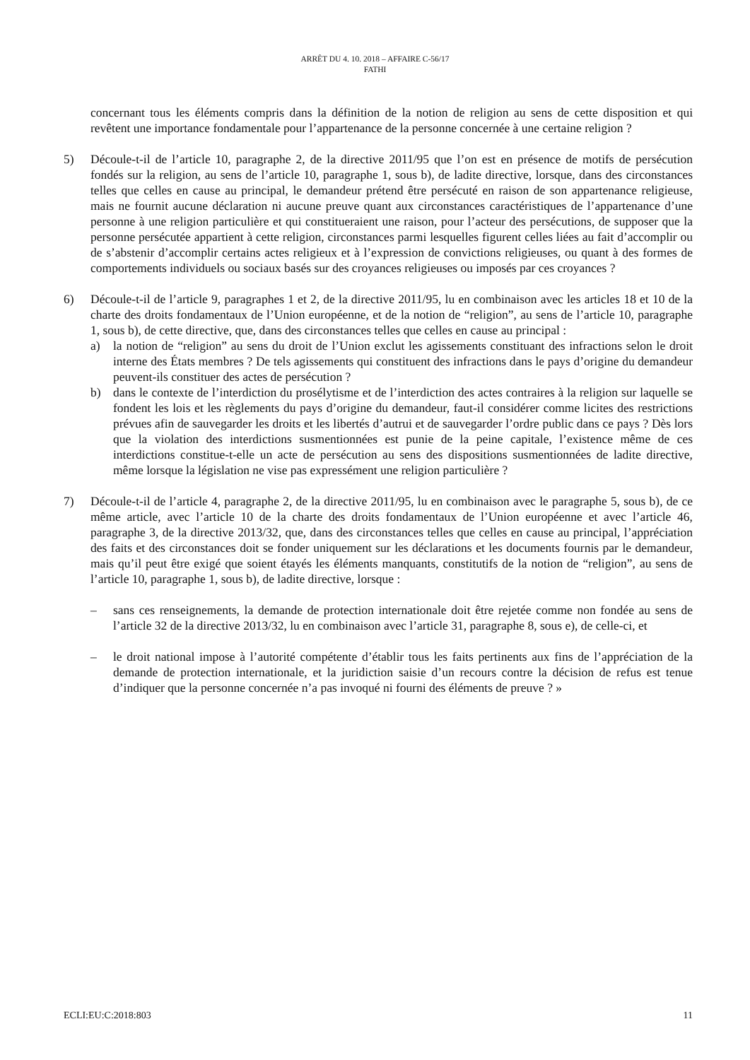ARRÊT DU 4. 10. 2018 – AFFAIRE C-56/17
FATHI
concernant tous les éléments compris dans la définition de la notion de religion au sens de cette disposition et qui revêtent une importance fondamentale pour l’appartenance de la personne concernée à une certaine religion ?
5) Découle-t-il de l’article 10, paragraphe 2, de la directive 2011/95 que l’on est en présence de motifs de persécution fondés sur la religion, au sens de l’article 10, paragraphe 1, sous b), de ladite directive, lorsque, dans des circonstances telles que celles en cause au principal, le demandeur prétend être persécuté en raison de son appartenance religieuse, mais ne fournit aucune déclaration ni aucune preuve quant aux circonstances caractéristiques de l’appartenance d’une personne à une religion particulière et qui constitueraient une raison, pour l’acteur des persécutions, de supposer que la personne persécutée appartient à cette religion, circonstances parmi lesquelles figurent celles liées au fait d’accomplir ou de s’abstenir d’accomplir certains actes religieux et à l’expression de convictions religieuses, ou quant à des formes de comportements individuels ou sociaux basés sur des croyances religieuses ou imposés par ces croyances ?
6) Découle-t-il de l’article 9, paragraphes 1 et 2, de la directive 2011/95, lu en combinaison avec les articles 18 et 10 de la charte des droits fondamentaux de l’Union européenne, et de la notion de “religion”, au sens de l’article 10, paragraphe 1, sous b), de cette directive, que, dans des circonstances telles que celles en cause au principal :
a) la notion de “religion” au sens du droit de l’Union exclut les agissements constituant des infractions selon le droit interne des États membres ? De tels agissements qui constituent des infractions dans le pays d’origine du demandeur peuvent-ils constituer des actes de persécution ?
b) dans le contexte de l’interdiction du prosélytisme et de l’interdiction des actes contraires à la religion sur laquelle se fondent les lois et les règlements du pays d’origine du demandeur, faut-il considérer comme licites des restrictions prévues afin de sauvegarder les droits et les libertés d’autrui et de sauvegarder l’ordre public dans ce pays ? Dès lors que la violation des interdictions susmentionnées est punie de la peine capitale, l’existence même de ces interdictions constitue-t-elle un acte de persécution au sens des dispositions susmentionnées de ladite directive, même lorsque la législation ne vise pas expressément une religion particulière ?
7) Découle-t-il de l’article 4, paragraphe 2, de la directive 2011/95, lu en combinaison avec le paragraphe 5, sous b), de ce même article, avec l’article 10 de la charte des droits fondamentaux de l’Union européenne et avec l’article 46, paragraphe 3, de la directive 2013/32, que, dans des circonstances telles que celles en cause au principal, l’appréciation des faits et des circonstances doit se fonder uniquement sur les déclarations et les documents fournis par le demandeur, mais qu’il peut être exigé que soient étayés les éléments manquants, constitutifs de la notion de “religion”, au sens de l’article 10, paragraphe 1, sous b), de ladite directive, lorsque :
– sans ces renseignements, la demande de protection internationale doit être rejetée comme non fondée au sens de l’article 32 de la directive 2013/32, lu en combinaison avec l’article 31, paragraphe 8, sous e), de celle-ci, et
– le droit national impose à l’autorité compétente d’établir tous les faits pertinents aux fins de l’appréciation de la demande de protection internationale, et la juridiction saisie d’un recours contre la décision de refus est tenue d’indiquer que la personne concernée n’a pas invoqué ni fourni des éléments de preuve ? »
ECLI:EU:C:2018:803 11